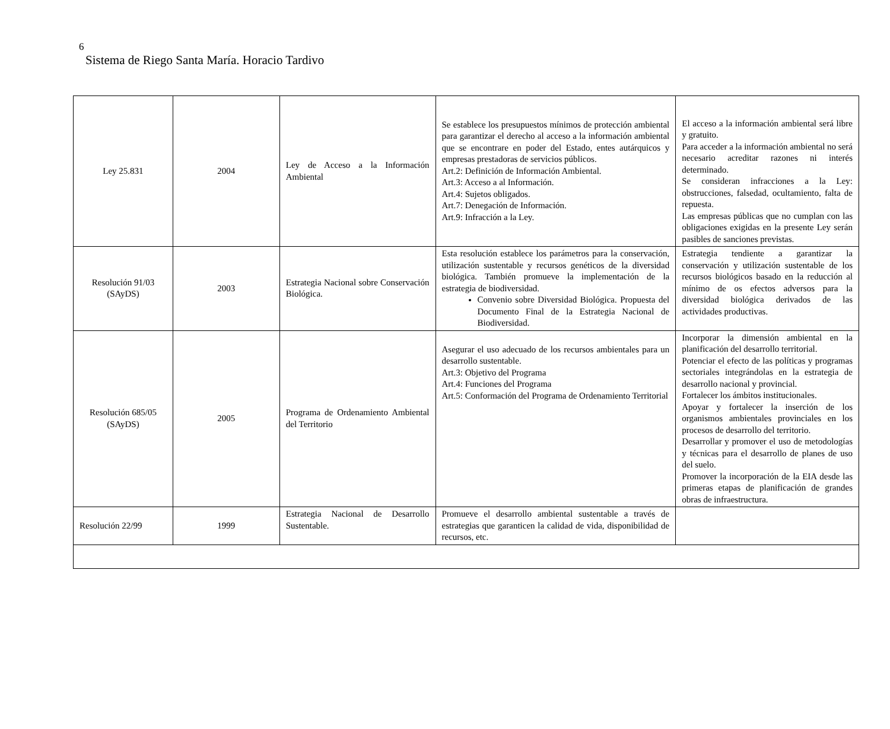6
Sistema de Riego Santa María. Horacio Tardivo
| Ley 25.831 | 2004 | Ley de Acceso a la Información Ambiental | Se establece los presupuestos mínimos de protección ambiental para garantizar el derecho al acceso a la información ambiental que se encontrare en poder del Estado, entes autárquicos y empresas prestadoras de servicios públicos. Art.2: Definición de Información Ambiental. Art.3: Acceso a al Información. Art.4: Sujetos obligados. Art.7: Denegación de Información. Art.9: Infracción a la Ley. | El acceso a la información ambiental será libre y gratuito. Para acceder a la información ambiental no será necesario acreditar razones ni interés determinado. Se consideran infracciones a la Ley: obstrucciones, falsedad, ocultamiento, falta de repuesta. Las empresas públicas que no cumplan con las obligaciones exigidas en la presente Ley serán pasibles de sanciones previstas. |
| Resolución 91/03 (SAyDS) | 2003 | Estrategia Nacional sobre Conservación Biológica. | Esta resolución establece los parámetros para la conservación, utilización sustentable y recursos genéticos de la diversidad biológica. También promueve la implementación de la estrategia de biodiversidad. Convenio sobre Diversidad Biológica. Propuesta del Documento Final de la Estrategia Nacional de Biodiversidad. | Estrategia tendiente a garantizar la conservación y utilización sustentable de los recursos biológicos basado en la reducción al mínimo de os efectos adversos para la diversidad biológica derivados de las actividades productivas. |
| Resolución 685/05 (SAyDS) | 2005 | Programa de Ordenamiento Ambiental del Territorio | Asegurar el uso adecuado de los recursos ambientales para un desarrollo sustentable. Art.3: Objetivo del Programa Art.4: Funciones del Programa Art.5: Conformación del Programa de Ordenamiento Territorial | Incorporar la dimensión ambiental en la planificación del desarrollo territorial. Potenciar el efecto de las políticas y programas sectoriales integrándolas en la estrategia de desarrollo nacional y provincial. Fortalecer los ámbitos institucionales. Apoyar y fortalecer la inserción de los organismos ambientales provinciales en los procesos de desarrollo del territorio. Desarrollar y promover el uso de metodologías y técnicas para el desarrollo de planes de uso del suelo. Promover la incorporación de la EIA desde las primeras etapas de planificación de grandes obras de infraestructura. |
| Resolución 22/99 | 1999 | Estrategia Nacional de Desarrollo Sustentable. | Promueve el desarrollo ambiental sustentable a través de estrategias que garanticen la calidad de vida, disponibilidad de recursos, etc. | |